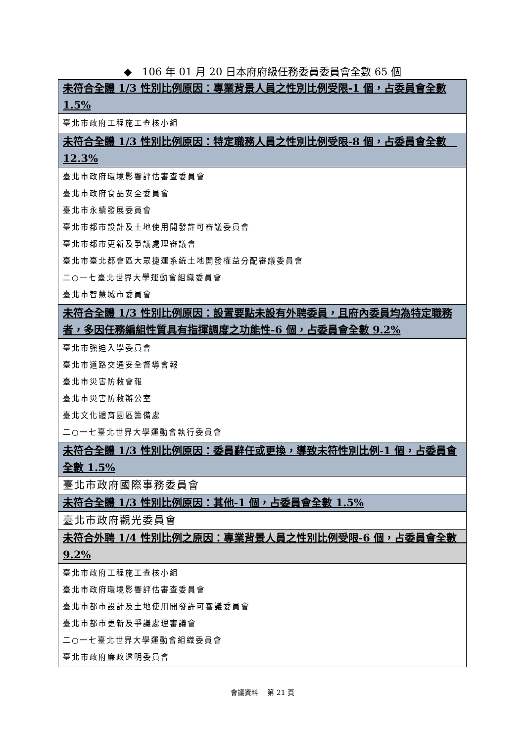◆　106 年 01 月 20 日本府府級任務委員委員會全數 65 個
| 未符合全體 1/3 性別比例原因：專業背景人員之性別比例受限-1 個，占委員會全數 1.5% |
| --- |
| 臺北市政府工程施工查核小組 |
| 未符合全體 1/3 性別比例原因：特定職務人員之性別比例受限-8 個，占委員會全數 12.3% |
| 臺北市政府環境影響評估審查委員會 臺北市政府食品安全委員會 臺北市永續發展委員會 臺北市都市設計及土地使用開發許可審議委員會 臺北市都市更新及爭議處理審議會 臺北市臺北都會區大眾捷運系統土地開發權益分配審議委員會 二○一七臺北世界大學運動會組織委員會 臺北市智慧城市委員會 |
| 未符合全體 1/3 性別比例原因：設置要點未設有外聘委員，且府內委員均為特定職務者，多因任務編組性質具有指揮調度之功能性-6 個，占委員會全數 9.2% |
| 臺北市強迫入學委員會 臺北市道路交通安全督導會報 臺北市災害防救會報 臺北市災害防救辦公室 臺北文化體育園區籌備處 二○一七臺北世界大學運動會執行委員會 |
| 未符合全體 1/3 性別比例原因：委員辭任或更換，導致未符性別比例-1 個，占委員會全數 1.5% |
| 臺北市政府國際事務委員會 |
| 未符合全體 1/3 性別比例原因：其他-1 個，占委員會全數 1.5% |
| 臺北市政府觀光委員會 |
| 未符合外聘 1/4 性別比例之原因：專業背景人員之性別比例受限-6 個，占委員會全數 9.2% |
| 臺北市政府工程施工查核小組 臺北市政府環境影響評估審查委員會 臺北市都市設計及土地使用開發許可審議委員會 臺北市都市更新及爭議處理審議會 二○一七臺北世界大學運動會組織委員會 臺北市政府廉政透明委員會 |
會議資料　 第 21 頁